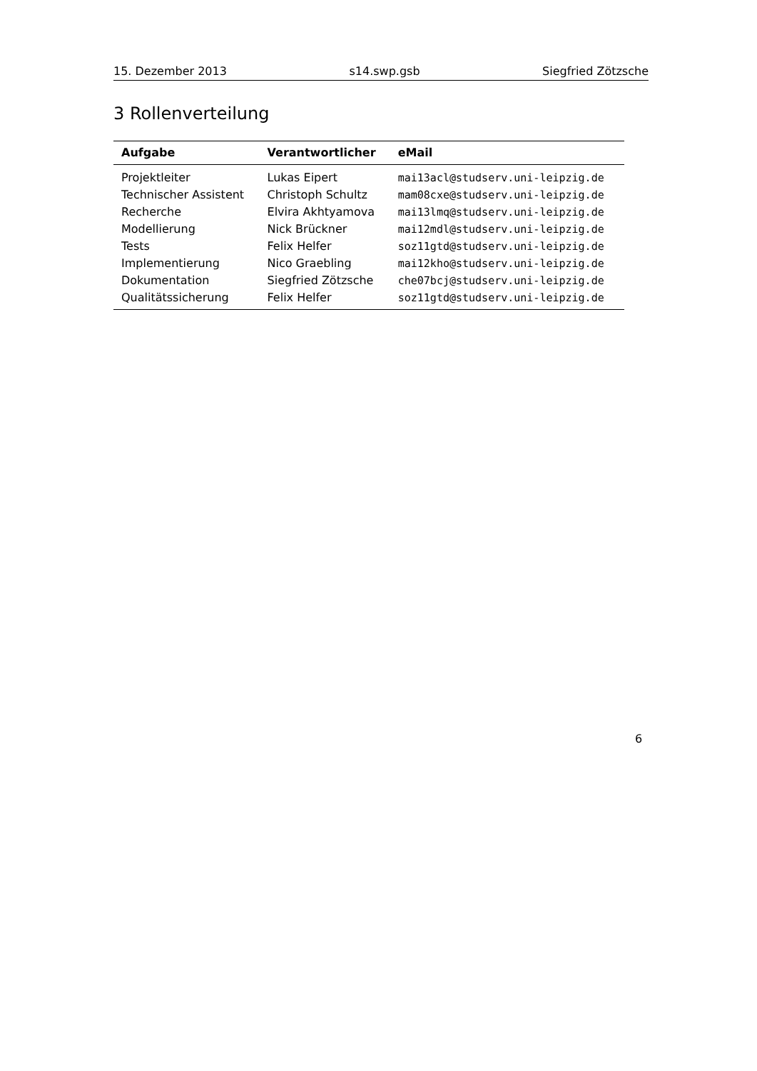15. Dezember 2013 s14.swp.gsb Siegfried Zötzsche
3 Rollenverteilung
| Aufgabe | Verantwortlicher | eMail |
| --- | --- | --- |
| Projektleiter | Lukas Eipert | mai13acl@studserv.uni-leipzig.de |
| Technischer Assistent | Christoph Schultz | mam08cxe@studserv.uni-leipzig.de |
| Recherche | Elvira Akhtyamova | mai13lmq@studserv.uni-leipzig.de |
| Modellierung | Nick Brückner | mai12mdl@studserv.uni-leipzig.de |
| Tests | Felix Helfer | soz11gtd@studserv.uni-leipzig.de |
| Implementierung | Nico Graebling | mai12kho@studserv.uni-leipzig.de |
| Dokumentation | Siegfried Zötzsche | che07bcj@studserv.uni-leipzig.de |
| Qualitätssicherung | Felix Helfer | soz11gtd@studserv.uni-leipzig.de |
6